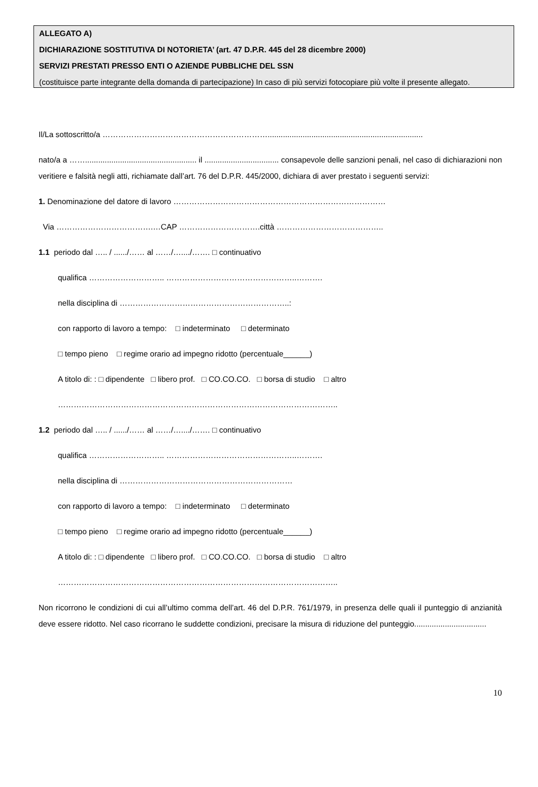ALLEGATO A)
DICHIARAZIONE SOSTITUTIVA DI NOTORIETA’ (art. 47 D.P.R. 445 del 28 dicembre 2000)
SERVIZI PRESTATI PRESSO ENTI O AZIENDE PUBBLICHE DEL SSN
(costituisce parte integrante della domanda di partecipazione) In caso di più servizi fotocopiare più volte il presente allegato.
Il/La sottoscritto/a ……………………………………………………….......................................................................
nato/a a ……................................................... il .................................. consapevole delle sanzioni penali, nel caso di dichiarazioni non veritiere e falsità negli atti, richiamate dall’art. 76 del D.P.R. 445/2000, dichiara di aver prestato i seguenti servizi:
1. Denominazione del datore di lavoro ………………………………………………………………………
Via ……………………………….…CAP ………………………….città …………………………………..
1.1 periodo dal ….. / ....../…… al ……/…..../……. □ continuativo
qualifica ……………………….. …………………………………………..……….
nella disciplina di ………………………………………………………..:
con rapporto di lavoro a tempo: □ indeterminato □ determinato
□ tempo pieno □ regime orario ad impegno ridotto (percentuale______)
A titolo di: : □ dipendente □ libero prof. □ CO.CO.CO. □ borsa di studio □ altro
……………………………………………………………………………………………..
1.2 periodo dal ….. / ....../…… al ……/…..../……. □ continuativo
qualifica ……………………….. …………………………………………..……….
nella disciplina di …………………………………………………………
con rapporto di lavoro a tempo: □ indeterminato □ determinato
□ tempo pieno □ regime orario ad impegno ridotto (percentuale______)
A titolo di: : □ dipendente □ libero prof. □ CO.CO.CO. □ borsa di studio □ altro
……………………………………………………………………………………………..
Non ricorrono le condizioni di cui all’ultimo comma dell’art. 46 del D.P.R. 761/1979, in presenza delle quali il punteggio di anzianità deve essere ridotto. Nel caso ricorrano le suddette condizioni, precisare la misura di riduzione del punteggio.................................
10